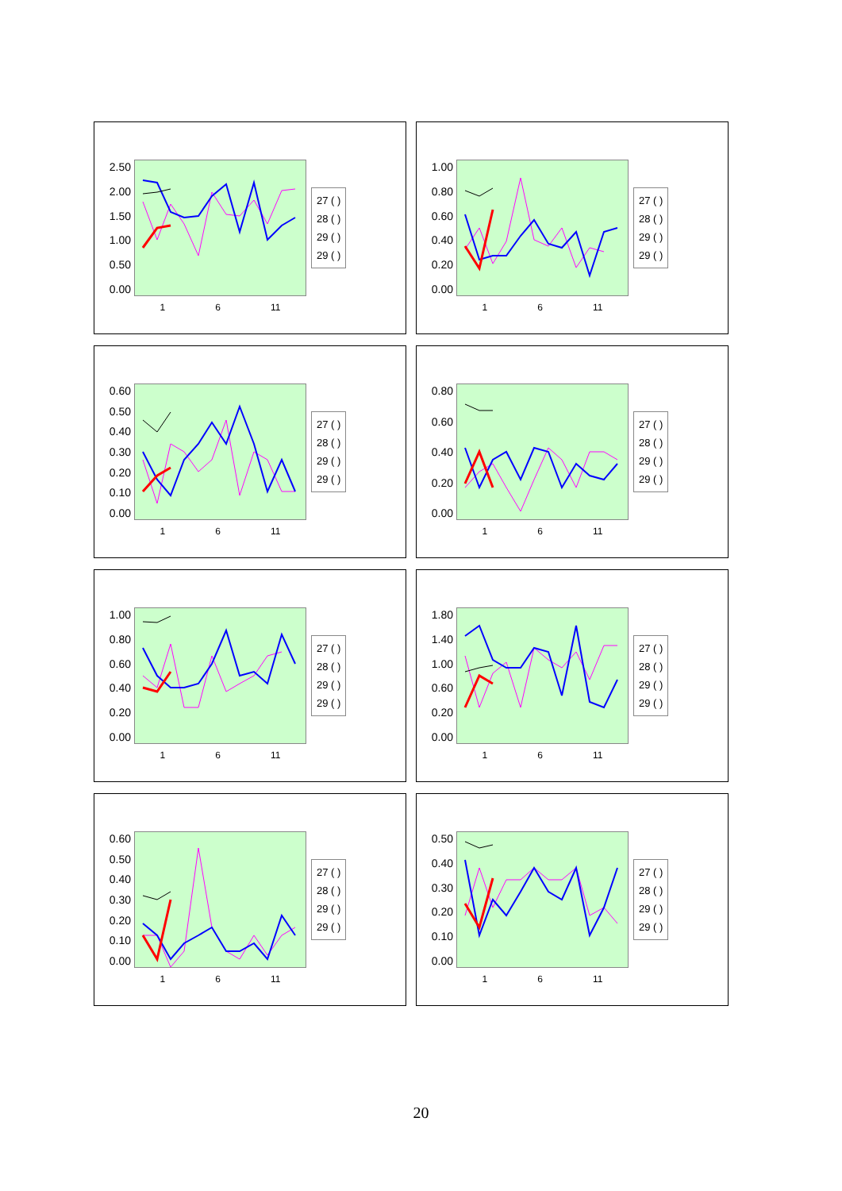2.50
2.00
1.50
1.00
0.50
0.00
1 6 11
27 ( )
28 ( )
29 ( )
29 ( )
1.00
0.80
0.60
0.40
0.20
0.00
1 6 11
27 ( )
28 ( )
29 ( )
29 ( )
0.60
0.50
0.40
0.30
0.20
0.10
0.00
1 6 11
27 ( )
28 ( )
29 ( )
29 ( )
0.80
0.60
0.40
0.20
0.00
1 6 11
27 ( )
28 ( )
29 ( )
29 ( )
1.00
0.80
0.60
0.40
0.20
0.00
1 6 11
27 ( )
28 ( )
29 ( )
29 ( )
1.80
1.40
1.00
0.60
0.20
0.00
1 6 11
27 ( )
28 ( )
29 ( )
29 ( )
0.60
0.50
0.40
0.30
0.20
0.10
0.00
1 6 11
27 ( )
28 ( )
29 ( )
29 ( )
0.50
0.40
0.30
0.20
0.10
0.00
1 6 11
27 ( )
28 ( )
29 ( )
29 ( )
20